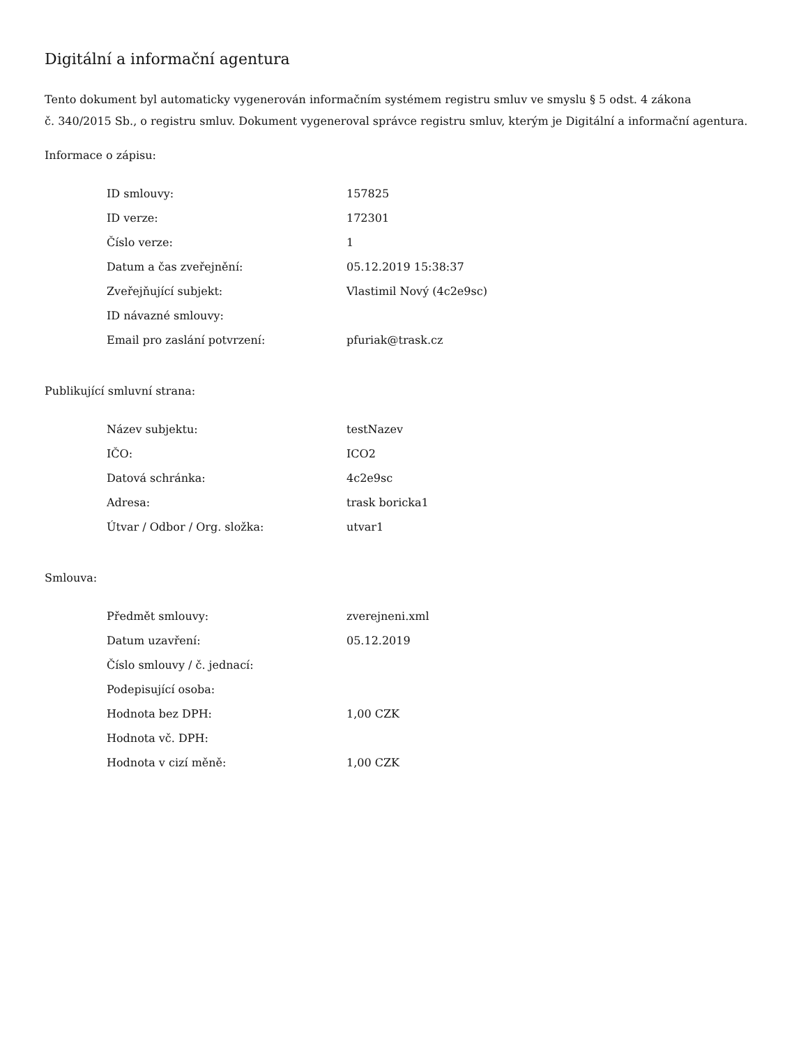Digitální a informační agentura
Tento dokument byl automaticky vygenerován informačním systémem registru smluv ve smyslu § 5 odst. 4 zákona
č. 340/2015 Sb., o registru smluv. Dokument vygeneroval správce registru smluv, kterým je Digitální a informační agentura.
Informace o zápisu:
| ID smlouvy: | 157825 |
| ID verze: | 172301 |
| Číslo verze: | 1 |
| Datum a čas zveřejnění: | 05.12.2019 15:38:37 |
| Zveřejňující subjekt: | Vlastimil Nový (4c2e9sc) |
| ID návazné smlouvy: | |
| Email pro zaslání potvrzení: | pfuriak@trask.cz |
Publikující smluvní strana:
| Název subjektu: | testNazev |
| IČO: | ICO2 |
| Datová schránka: | 4c2e9sc |
| Adresa: | trask boricka1 |
| Útvar / Odbor / Org. složka: | utvar1 |
Smlouva:
| Předmět smlouvy: | zverejneni.xml |
| Datum uzavření: | 05.12.2019 |
| Číslo smlouvy / č. jednací: | |
| Podepisující osoba: | |
| Hodnota bez DPH: | 1,00 CZK |
| Hodnota vč. DPH: | |
| Hodnota v cizí měně: | 1,00 CZK |